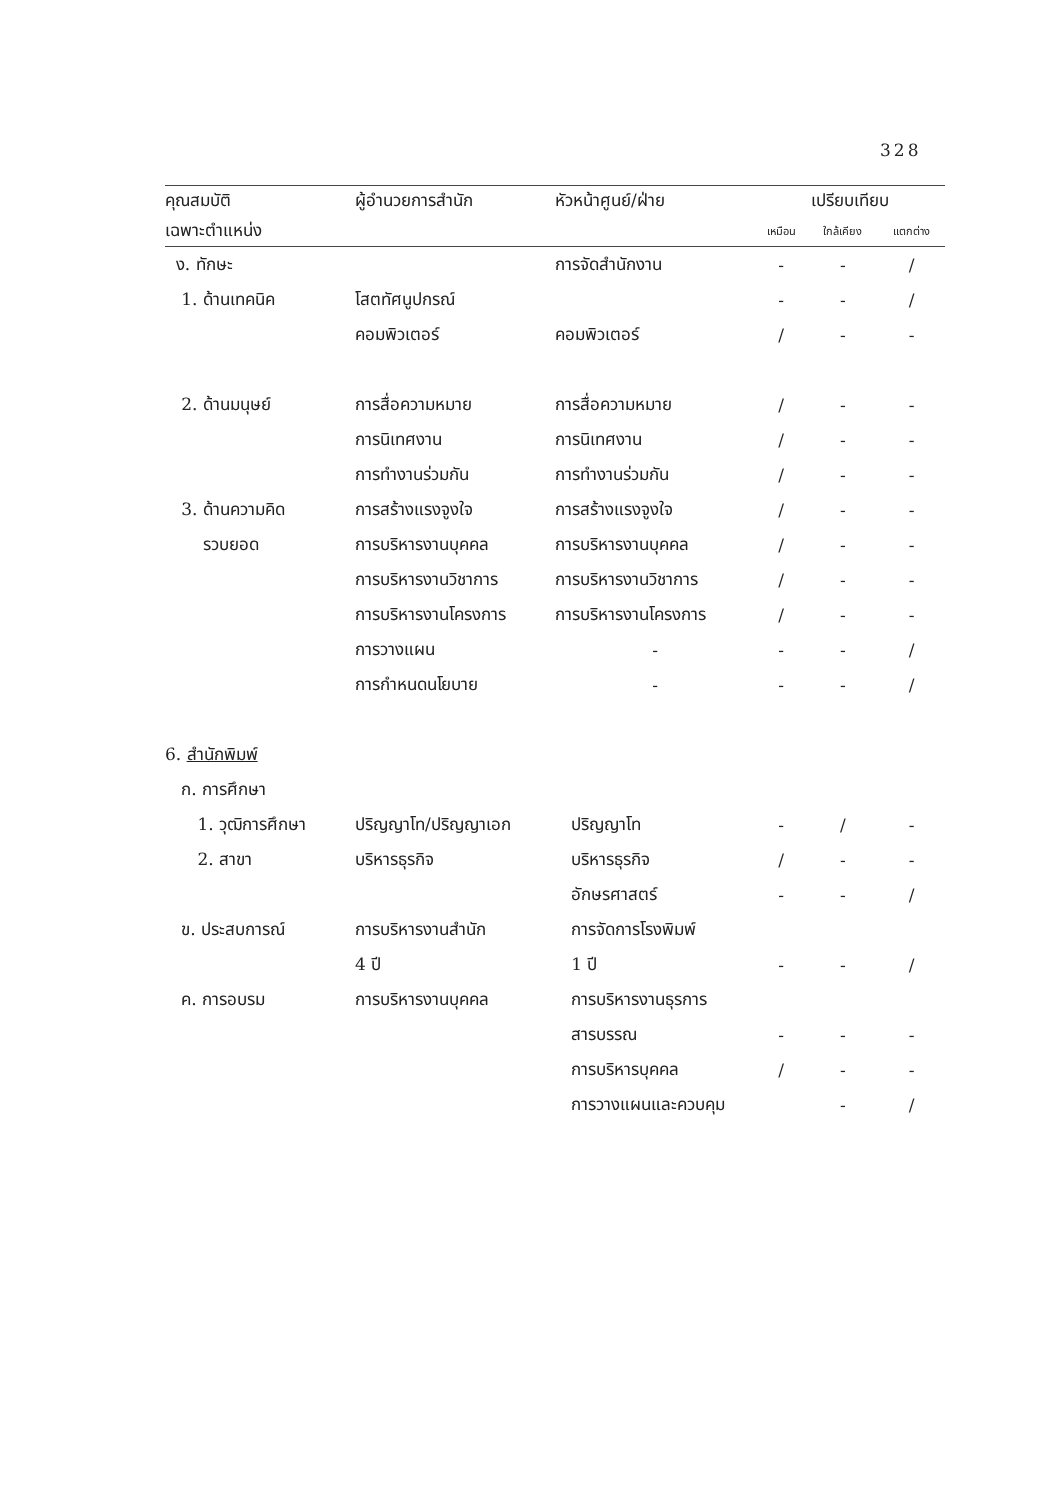328
| คุณสมบัติ | ผู้อำนวยการสำนัก | หัวหน้าศูนย์/ฝ่าย | เปรียบเทียบ | | |
| --- | --- | --- | --- | --- | --- |
| เฉพาะตำแหน่ง | | | เหมือน | ใกล้เคียง | แตกต่าง |
| ง. ทักษะ | | การจัดสำนักงาน | - | - | / |
| 1. ด้านเทคนิค | โสตทัศนูปกรณ์ | | - | - | / |
| | คอมพิวเตอร์ | คอมพิวเตอร์ | / | - | - |
| 2. ด้านมนุษย์ | การสื่อความหมาย | การสื่อความหมาย | / | - | - |
| | การนิเทศงาน | การนิเทศงาน | / | - | - |
| | การทำงานร่วมกัน | การทำงานร่วมกัน | / | - | - |
| 3. ด้านความคิด | การสร้างแรงจูงใจ | การสร้างแรงจูงใจ | / | - | - |
| รวบยอด | การบริหารงานบุคคล | การบริหารงานบุคคล | / | - | - |
| | การบริหารงานวิชาการ | การบริหารงานวิชาการ | / | - | - |
| | การบริหารงานโครงการ | การบริหารงานโครงการ | / | - | - |
| | การวางแผน | - | - | - | / |
| | การกำหนดนโยบาย | - | - | - | / |
| 6. สำนักพิมพ์ | | | | | |
| ก. การศึกษา | | | | | |
| 1. วุฒิการศึกษา | ปริญญาโท/ปริญญาเอก | ปริญญาโท | - | / | - |
| 2. สาขา | บริหารธุรกิจ | บริหารธุรกิจ | / | - | - |
| | | อักษรศาสตร์ | - | - | / |
| ข. ประสบการณ์ | การบริหารงานสำนัก | การจัดการโรงพิมพ์ | | | |
| | 4 ปี | 1 ปี | - | - | / |
| ค. การอบรม | การบริหารงานบุคคล | การบริหารงานธุรการ | | | |
| | | สารบรรณ | - | - | - |
| | | การบริหารบุคคล | / | - | - |
| | | การวางแผนและควบคุม | | - | / |